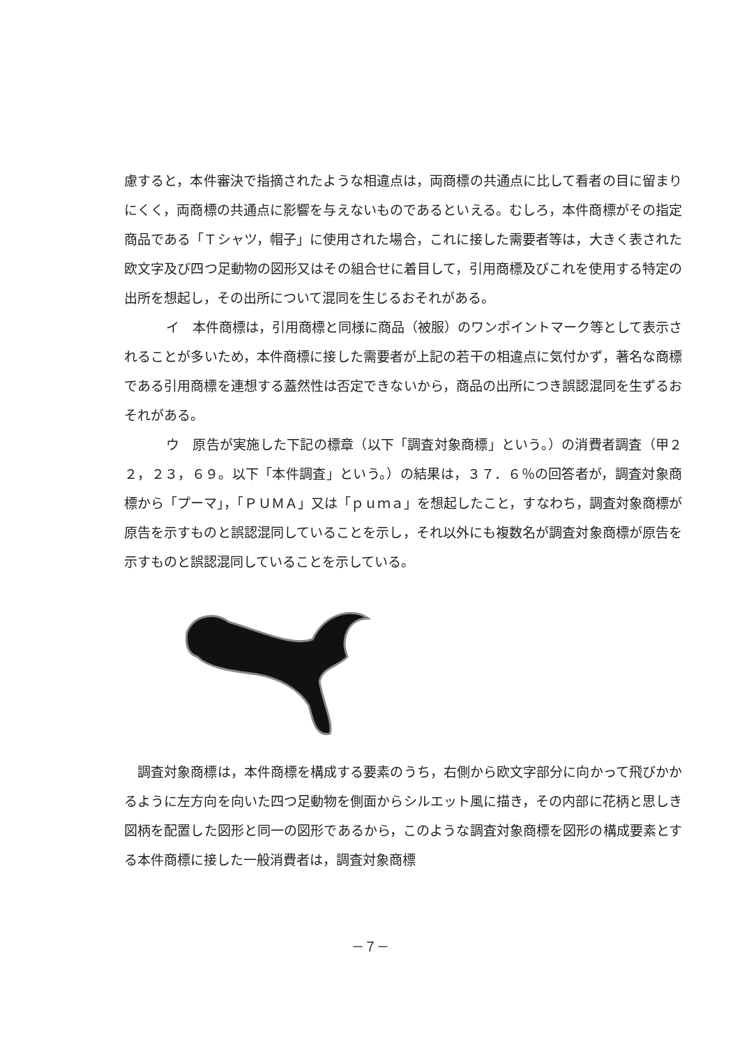慮すると，本件審決で指摘されたような相違点は，両商標の共通点に比して看者の目に留まりにくく，両商標の共通点に影響を与えないものであるといえる。むしろ，本件商標がその指定商品である「Ｔシャツ，帽子」に使用された場合，これに接した需要者等は，大きく表された欧文字及び四つ足動物の図形又はその組合せに着目して，引用商標及びこれを使用する特定の出所を想起し，その出所について混同を生じるおそれがある。
イ　本件商標は，引用商標と同様に商品（被服）のワンポイントマーク等として表示されることが多いため，本件商標に接した需要者が上記の若干の相違点に気付かず，著名な商標である引用商標を連想する蓋然性は否定できないから，商品の出所につき誤認混同を生ずるおそれがある。
ウ　原告が実施した下記の標章（以下「調査対象商標」という。）の消費者調査（甲２２，２３，６９。以下「本件調査」という。）の結果は，３７．６％の回答者が，調査対象商標から「プーマ」，「ＰＵＭＡ」又は「ｐｕｍａ」を想起したこと，すなわち，調査対象商標が原告を示すものと誤認混同していることを示し，それ以外にも複数名が調査対象商標が原告を示すものと誤認混同していることを示している。
　調査対象商標は，本件商標を構成する要素のうち，右側から欧文字部分に向かって飛びかかるように左方向を向いた四つ足動物を側面からシルエット風に描き，その内部に花柄と思しき図柄を配置した図形と同一の図形であるから，このような調査対象商標を図形の構成要素とする本件商標に接した一般消費者は，調査対象商標
－７－